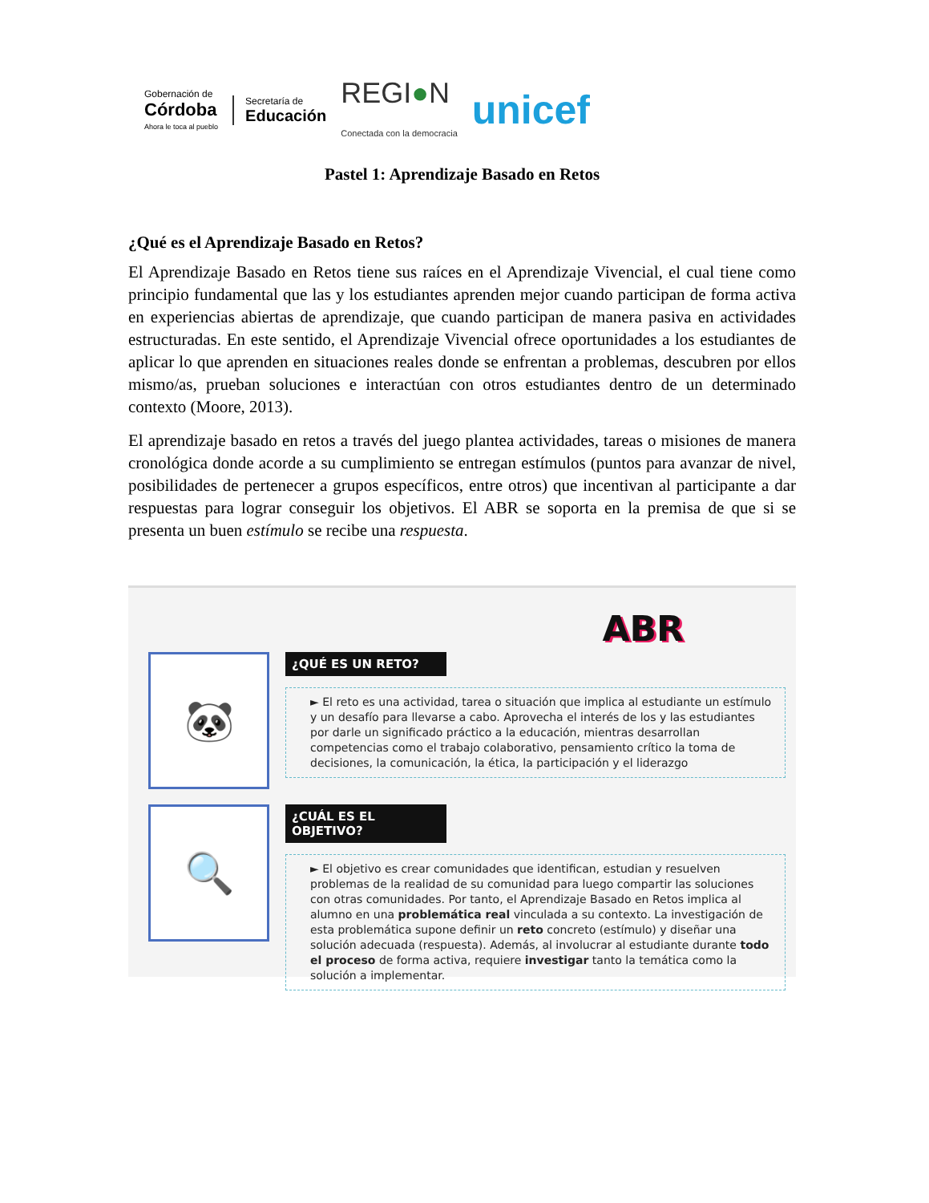Gobernación de
Córdoba
Ahora le toca al pueblo
Secretaría de
Educación
REGI●N
Conectada con la democracia
unicef
Pastel 1: Aprendizaje Basado en Retos
¿Qué es el Aprendizaje Basado en Retos?
El Aprendizaje Basado en Retos tiene sus raíces en el Aprendizaje Vivencial, el cual tiene como principio fundamental que las y los estudiantes aprenden mejor cuando participan de forma activa en experiencias abiertas de aprendizaje, que cuando participan de manera pasiva en actividades estructuradas. En este sentido, el Aprendizaje Vivencial ofrece oportunidades a los estudiantes de aplicar lo que aprenden en situaciones reales donde se enfrentan a problemas, descubren por ellos mismo/as, prueban soluciones e interactúan con otros estudiantes dentro de un determinado contexto (Moore, 2013).
El aprendizaje basado en retos a través del juego plantea actividades, tareas o misiones de manera cronológica donde acorde a su cumplimiento se entregan estímulos (puntos para avanzar de nivel, posibilidades de pertenecer a grupos específicos, entre otros) que incentivan al participante a dar respuestas para lograr conseguir los objetivos. El ABR se soporta en la premisa de que si se presenta un buen estímulo se recibe una respuesta.
ABR
🐼
¿QUÉ ES UN RETO?
► El reto es una actividad, tarea o situación que implica al estudiante un estímulo y un desafío para llevarse a cabo. Aprovecha el interés de los y las estudiantes por darle un significado práctico a la educación, mientras desarrollan competencias como el trabajo colaborativo, pensamiento crítico la toma de decisiones, la comunicación, la ética, la participación y el liderazgo
🔍
¿CUÁL ES EL OBJETIVO?
► El objetivo es crear comunidades que identifican, estudian y resuelven problemas de la realidad de su comunidad para luego compartir las soluciones con otras comunidades. Por tanto, el Aprendizaje Basado en Retos implica al alumno en una problemática real vinculada a su contexto. La investigación de esta problemática supone definir un reto concreto (estímulo) y diseñar una solución adecuada (respuesta). Además, al involucrar al estudiante durante todo el proceso de forma activa, requiere investigar tanto la temática como la solución a implementar.